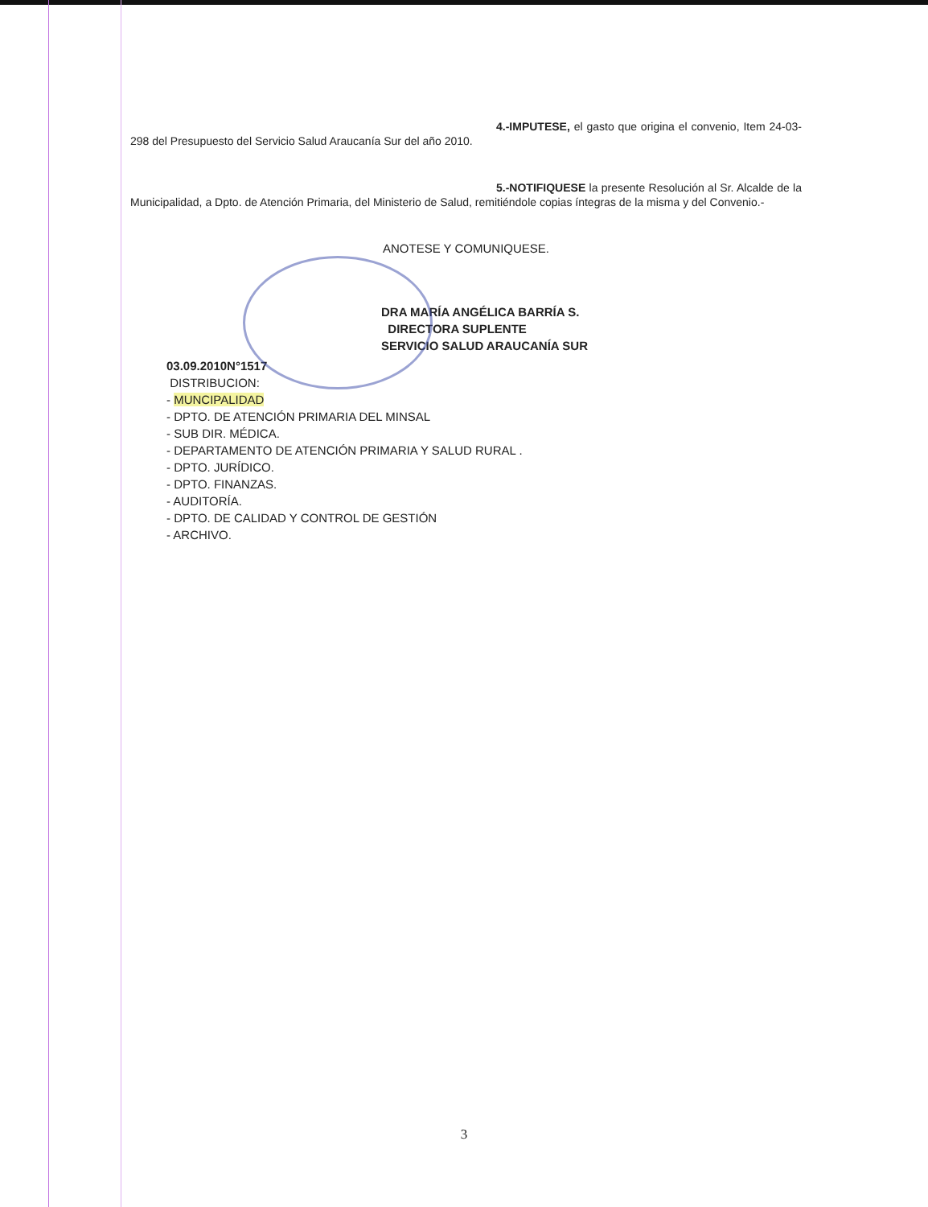4.-IMPUTESE, el gasto que origina el convenio, Item 24-03-298 del Presupuesto del Servicio Salud Araucanía Sur del año 2010.
5.-NOTIFIQUESE la presente Resolución al Sr. Alcalde de la Municipalidad, a Dpto. de Atención Primaria, del Ministerio de Salud, remitiéndole copias íntegras de la misma y del Convenio.-
ANOTESE Y COMUNIQUESE.
DRA MARÍA ANGÉLICA BARRÍA S.
DIRECTORA SUPLENTE
SERVICIO SALUD ARAUCANÍA SUR
03.09.2010N°1517
DISTRIBUCION:
- MUNCIPALIDAD
- DPTO. DE ATENCIÓN PRIMARIA DEL MINSAL
- SUB DIR. MÉDICA.
- DEPARTAMENTO DE ATENCIÓN PRIMARIA Y SALUD RURAL .
- DPTO. JURÍDICO.
- DPTO. FINANZAS.
- AUDITORÍA.
- DPTO. DE CALIDAD Y CONTROL DE GESTIÓN
- ARCHIVO.
3